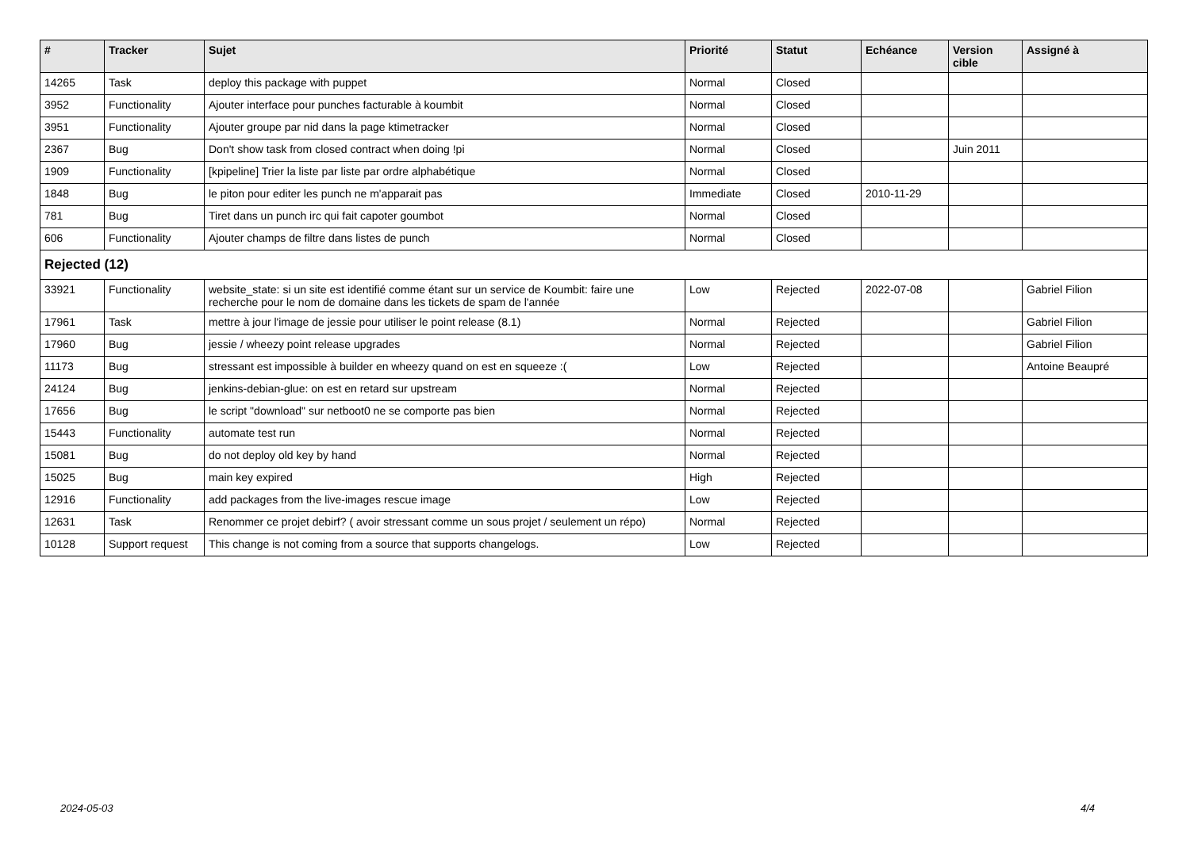| # | Tracker | Sujet | Priorité | Statut | Echéance | Version cible | Assigné à |
| --- | --- | --- | --- | --- | --- | --- | --- |
| 14265 | Task | deploy this package with puppet | Normal | Closed | | | |
| 3952 | Functionality | Ajouter interface pour punches facturable à koumbit | Normal | Closed | | | |
| 3951 | Functionality | Ajouter groupe par nid dans la page ktimetracker | Normal | Closed | | | |
| 2367 | Bug | Don't show task from closed contract when doing !pi | Normal | Closed | | Juin 2011 | |
| 1909 | Functionality | [kpipeline] Trier la liste par liste par ordre alphabétique | Normal | Closed | | | |
| 1848 | Bug | le piton pour editer les punch ne m'apparait pas | Immediate | Closed | 2010-11-29 | | |
| 781 | Bug | Tiret dans un punch irc qui fait capoter goumbot | Normal | Closed | | | |
| 606 | Functionality | Ajouter champs de filtre dans listes de punch | Normal | Closed | | | |
| Rejected (12) | | | | | | | |
| 33921 | Functionality | website_state: si un site est identifié comme étant sur un service de Koumbit: faire une recherche pour le nom de domaine dans les tickets de spam de l'année | Low | Rejected | 2022-07-08 | | Gabriel Filion |
| 17961 | Task | mettre à jour l'image de jessie pour utiliser le point release (8.1) | Normal | Rejected | | | Gabriel Filion |
| 17960 | Bug | jessie / wheezy point release upgrades | Normal | Rejected | | | Gabriel Filion |
| 11173 | Bug | stressant est impossible à builder en wheezy quand on est en squeeze :( | Low | Rejected | | | Antoine Beaupré |
| 24124 | Bug | jenkins-debian-glue: on est en retard sur upstream | Normal | Rejected | | | |
| 17656 | Bug | le script "download" sur netboot0 ne se comporte pas bien | Normal | Rejected | | | |
| 15443 | Functionality | automate test run | Normal | Rejected | | | |
| 15081 | Bug | do not deploy old key by hand | Normal | Rejected | | | |
| 15025 | Bug | main key expired | High | Rejected | | | |
| 12916 | Functionality | add packages from the live-images rescue image | Low | Rejected | | | |
| 12631 | Task | Renommer ce projet debirf? ( avoir stressant comme un sous projet / seulement un répo) | Normal | Rejected | | | |
| 10128 | Support request | This change is not coming from a source that supports changelogs. | Low | Rejected | | | |
2024-05-03 4/4